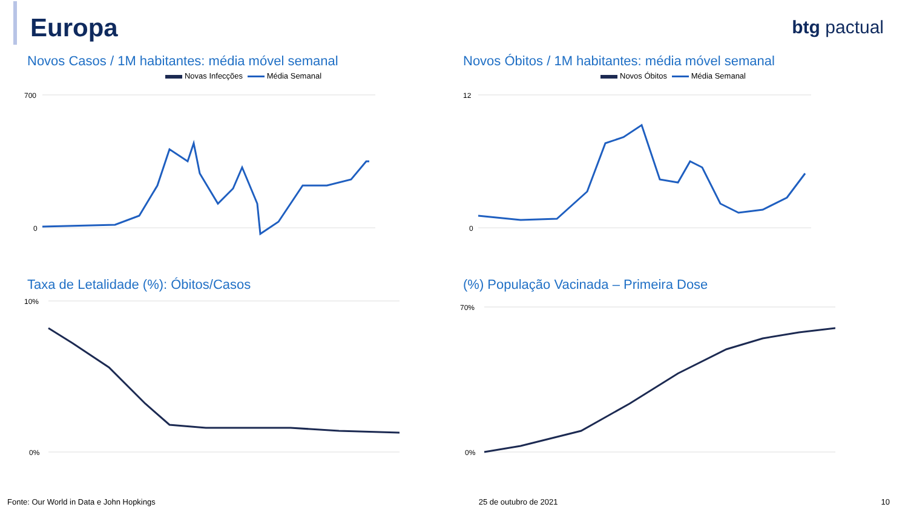Europa btg pactual
Novos Casos / 1M habitantes: média móvel semanal
Novas Infecções Média Semanal
700
0
Novos Óbitos / 1M habitantes: média móvel semanal
Novos Óbitos Média Semanal
12
0
Taxa de Letalidade (%): Óbitos/Casos
10%
0%
(%) População Vacinada – Primeira Dose
70%
0%
Fonte: Our World in Data e John Hopkings 25 de outubro de 2021 10